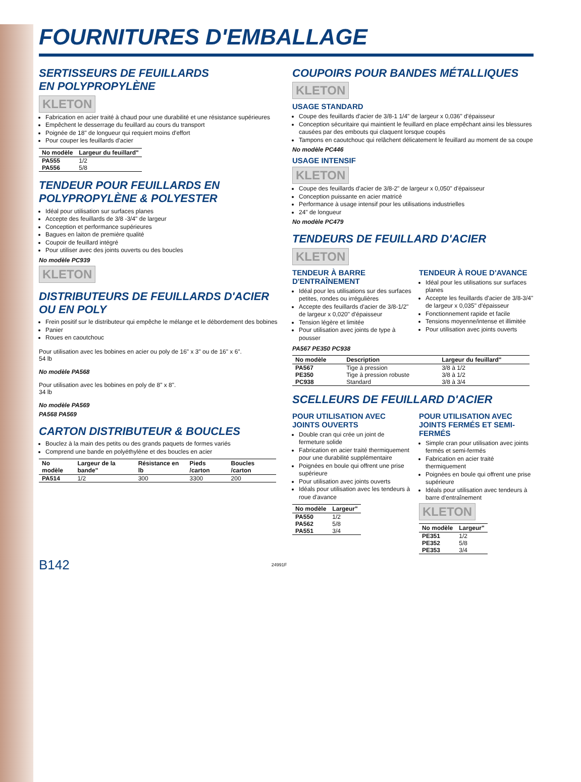FOURNITURES D'EMBALLAGE
SERTISSEURS DE FEUILLARDS
EN POLYPROPYLÈNE
KLETON
Fabrication en acier traité à chaud pour une durabilité et une résistance supérieures
Empêchent le desserrage du feuillard au cours du transport
Poignée de 18" de longueur qui requiert moins d'effort
Pour couper les feuillards d'acier
| No modèle | Largeur du feuillard" |
| --- | --- |
| PA555 | 1/2 |
| PA556 | 5/8 |
TENDEUR POUR FEUILLARDS EN POLYPROPYLÈNE & POLYESTER
Idéal pour utilisation sur surfaces planes
Accepte des feuillards de 3/8 -3/4" de largeur
Conception et performance supérieures
Bagues en laiton de première qualité
Coupoir de feuillard intégré
Pour utiliser avec des joints ouverts ou des boucles
No modèle PC939
KLETON
DISTRIBUTEURS DE FEUILLARDS D'ACIER OU EN POLY
Frein positif sur le distributeur qui empêche le mélange et le débordement des bobines
Panier
Roues en caoutchouc
Pour utilisation avec les bobines en acier ou poly de 16" x 3" ou de 16" x 6".
54 lb
No modèle PA568
Pour utilisation avec les bobines en poly de 8" x 8".
34 lb
No modèle PA569
PA568 PA569
CARTON DISTRIBUTEUR & BOUCLES
Bouclez à la main des petits ou des grands paquets de formes variés
Comprend une bande en polyéthylène et des boucles en acier
| No modèle | Largeur de la bande" | Résistance en lb | Pieds /carton | Boucles /carton |
| --- | --- | --- | --- | --- |
| PA514 | 1/2 | 300 | 3300 | 200 |
COUPOIRS POUR BANDES MÉTALLIQUES
KLETON
USAGE STANDARD
Coupe des feuillards d'acier de 3/8-1 1/4" de largeur x 0,036" d'épaisseur
Conception sécuritaire qui maintient le feuillard en place empêchant ainsi les blessures causées par des embouts qui claquent lorsque coupés
Tampons en caoutchouc qui relâchent délicatement le feuillard au moment de sa coupe
No modèle PC446
USAGE INTENSIF
KLETON
Coupe des feuillards d'acier de 3/8-2" de largeur x 0,050" d'épaisseur
Conception puissante en acier matricé
Performance à usage intensif pour les utilisations industrielles
24" de longueur
No modèle PC479
TENDEURS DE FEUILLARD D'ACIER
KLETON
TENDEUR À BARRE D'ENTRAÎNEMENT
Idéal pour les utilisations sur des surfaces petites, rondes ou irrégulières
Accepte des feuillards d'acier de 3/8-1/2" de largeur x 0,020" d'épaisseur
Tension légère et limitée
Pour utilisation avec joints de type à pousser
TENDEUR À ROUE D'AVANCE
Idéal pour les utilisations sur surfaces planes
Accepte les feuillards d'acier de 3/8-3/4" de largeur x 0,035" d'épaisseur
Fonctionnement rapide et facile
Tensions moyenne/intense et illimitée
Pour utilisation avec joints ouverts
PA567 PE350 PC938
| No modèle | Description | Largeur du feuillard" |
| --- | --- | --- |
| PA567 | Tige à pression | 3/8 à 1/2 |
| PE350 | Tige à pression robuste | 3/8 à 1/2 |
| PC938 | Standard | 3/8 à 3/4 |
SCELLEURS DE FEUILLARD D'ACIER
POUR UTILISATION AVEC JOINTS OUVERTS
Double cran qui crée un joint de fermeture solide
Fabrication en acier traité thermiquement pour une durabilité supplémentaire
Poignées en boule qui offrent une prise supérieure
Pour utilisation avec joints ouverts
Idéals pour utilisation avec les tendeurs à roue d'avance
| No modèle | Largeur" |
| --- | --- |
| PA550 | 1/2 |
| PA562 | 5/8 |
| PA551 | 3/4 |
POUR UTILISATION AVEC JOINTS FERMÉS ET SEMI-FERMÉS
Simple cran pour utilisation avec joints fermés et semi-fermés
Fabrication en acier traité thermiquement
Poignées en boule qui offrent une prise supérieure
Idéals pour utilisation avec tendeurs à barre d'entraînement
KLETON
| No modèle | Largeur" |
| --- | --- |
| PE351 | 1/2 |
| PE352 | 5/8 |
| PE353 | 3/4 |
B142 24991F